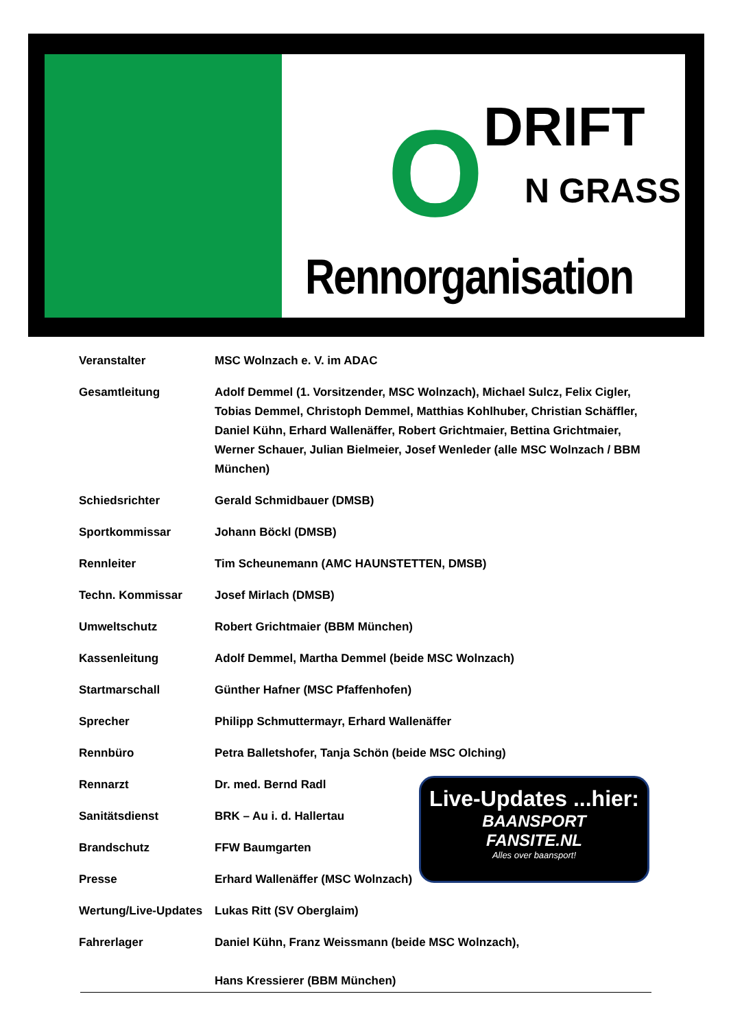O DRIFT
N GRASS
Rennorganisation
| Veranstalter | MSC Wolnzach e. V. im ADAC |
| Gesamtleitung | Adolf Demmel (1. Vorsitzender, MSC Wolnzach), Michael Sulcz, Felix Cigler, Tobias Demmel, Christoph Demmel, Matthias Kohlhuber, Christian Schäffler, Daniel Kühn, Erhard Wallenäffer, Robert Grichtmaier, Bettina Grichtmaier, Werner Schauer, Julian Bielmeier, Josef Wenleder (alle MSC Wolnzach / BBM München) |
| Schiedsrichter | Gerald Schmidbauer (DMSB) |
| Sportkommissar | Johann Böckl (DMSB) |
| Rennleiter | Tim Scheunemann (AMC HAUNSTETTEN, DMSB) |
| Techn. Kommissar | Josef Mirlach (DMSB) |
| Umweltschutz | Robert Grichtmaier (BBM München) |
| Kassenleitung | Adolf Demmel, Martha Demmel (beide MSC Wolnzach) |
| Startmarschall | Günther Hafner (MSC Pfaffenhofen) |
| Sprecher | Philipp Schmuttermayr, Erhard Wallenäffer |
| Rennbüro | Petra Balletshofer, Tanja Schön (beide MSC Olching) |
| Rennarzt | Dr. med. Bernd Radl |
| Sanitätsdienst | BRK – Au i. d. Hallertau |
| Brandschutz | FFW Baumgarten |
| Presse | Erhard Wallenäffer (MSC Wolnzach) |
| Wertung/Live-Updates | Lukas Ritt (SV Oberglaim) |
| Fahrerlager | Daniel Kühn, Franz Weissmann (beide MSC Wolnzach), Hans Kressierer (BBM München) |
Live-Updates ...hier:
BAANSPORT
FANSITE.NL
Alles over baansport!